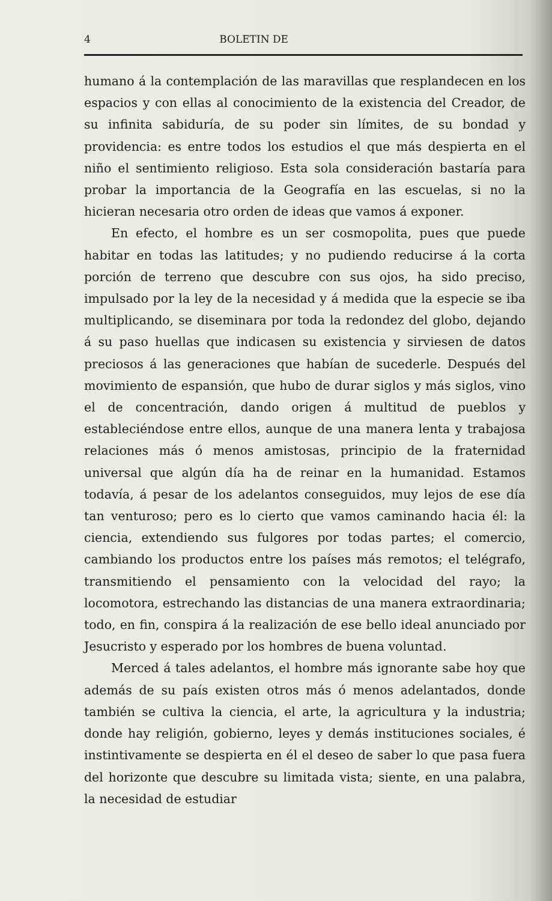4 BOLETIN DE
humano á la contemplación de las maravillas que resplandecen en los espacios y con ellas al conocimiento de la existencia del Creador, de su infinita sabiduría, de su poder sin límites, de su bondad y providencia: es entre todos los estudios el que más despierta en el niño el sentimiento religioso. Esta sola consideración bastaría para probar la importancia de la Geografía en las escuelas, si no la hicieran necesaria otro orden de ideas que vamos á exponer.
En efecto, el hombre es un ser cosmopolita, pues que puede habitar en todas las latitudes; y no pudiendo reducirse á la corta porción de terreno que descubre con sus ojos, ha sido preciso, impulsado por la ley de la necesidad y á medida que la especie se iba multiplicando, se diseminara por toda la redondez del globo, dejando á su paso huellas que indicasen su existencia y sirviesen de datos preciosos á las generaciones que habían de sucederle. Después del movimiento de espansión, que hubo de durar siglos y más siglos, vino el de concentración, dando origen á multitud de pueblos y estableciéndose entre ellos, aunque de una manera lenta y trabajosa relaciones más ó menos amistosas, principio de la fraternidad universal que algún día ha de reinar en la humanidad. Estamos todavía, á pesar de los adelantos conseguidos, muy lejos de ese día tan venturoso; pero es lo cierto que vamos caminando hacia él: la ciencia, extendiendo sus fulgores por todas partes; el comercio, cambiando los productos entre los países más remotos; el telégrafo, transmitiendo el pensamiento con la velocidad del rayo; la locomotora, estrechando las distancias de una manera extraordinaria; todo, en fin, conspira á la realización de ese bello ideal anunciado por Jesucristo y esperado por los hombres de buena voluntad.
Merced á tales adelantos, el hombre más ignorante sabe hoy que además de su país existen otros más ó menos adelantados, donde también se cultiva la ciencia, el arte, la agricultura y la industria; donde hay religión, gobierno, leyes y demás instituciones sociales, é instintivamente se despierta en él el deseo de saber lo que pasa fuera del horizonte que descubre su limitada vista; siente, en una palabra, la necesidad de estudiar